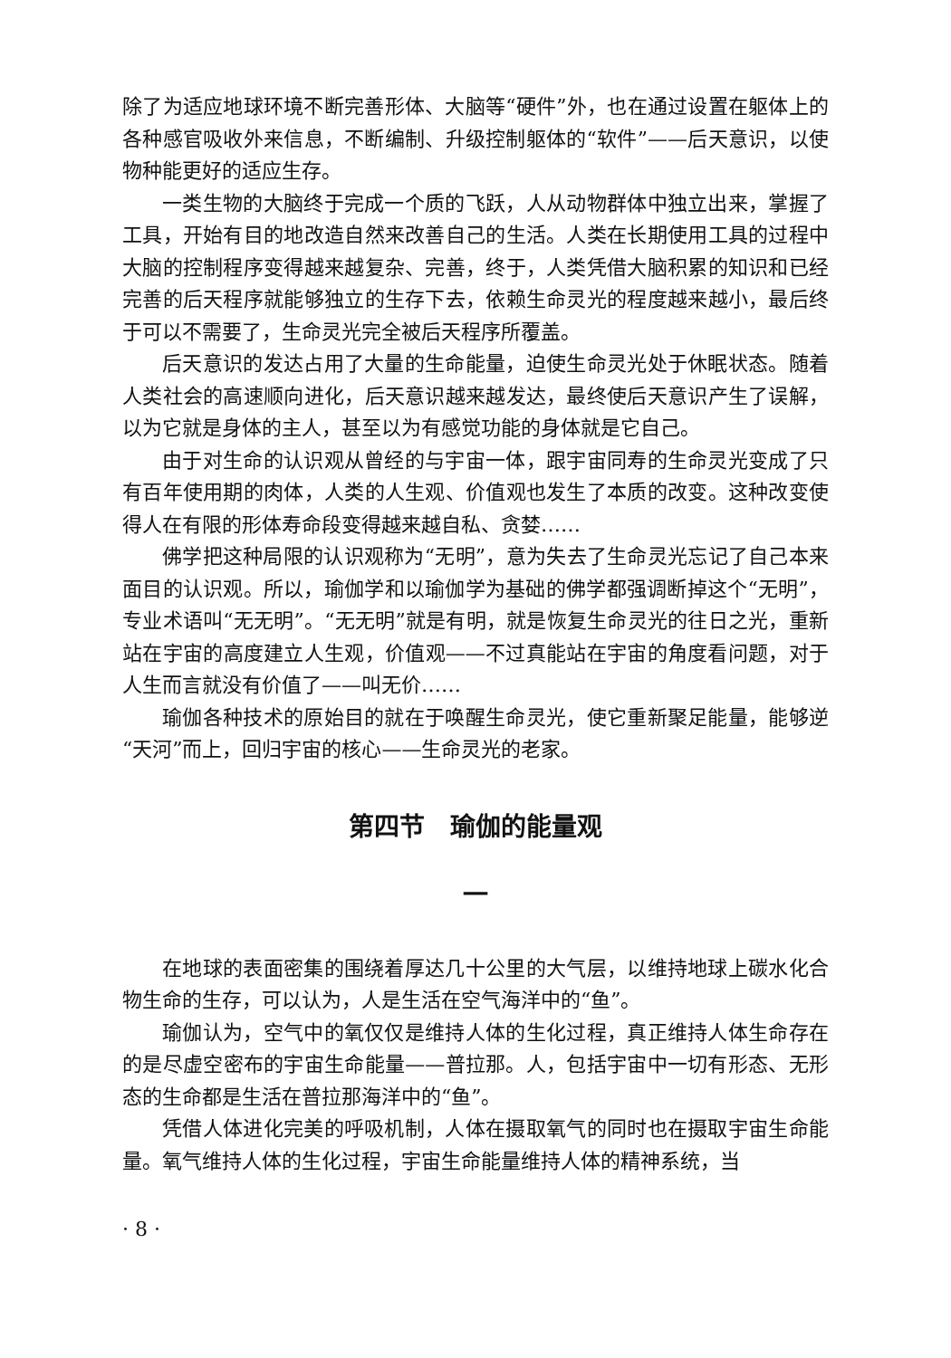除了为适应地球环境不断完善形体、大脑等“硬件”外，也在通过设置在躯体上的各种感官吸收外来信息，不断编制、升级控制躯体的“软件”——后天意识，以使物种能更好的适应生存。
一类生物的大脑终于完成一个质的飞跃，人从动物群体中独立出来，掌握了工具，开始有目的地改造自然来改善自己的生活。人类在长期使用工具的过程中大脑的控制程序变得越来越复杂、完善，终于，人类凭借大脑积累的知识和已经完善的后天程序就能够独立的生存下去，依赖生命灵光的程度越来越小，最后终于可以不需要了，生命灵光完全被后天程序所覆盖。
后天意识的发达占用了大量的生命能量，迫使生命灵光处于休眠状态。随着人类社会的高速顺向进化，后天意识越来越发达，最终使后天意识产生了误解，以为它就是身体的主人，甚至以为有感觉功能的身体就是它自己。
由于对生命的认识观从曾经的与宇宙一体，跟宇宙同寿的生命灵光变成了只有百年使用期的肉体，人类的人生观、价值观也发生了本质的改变。这种改变使得人在有限的形体寿命段变得越来越自私、贪婪……
佛学把这种局限的认识观称为“无明”，意为失去了生命灵光忘记了自己本来面目的认识观。所以，瑜伽学和以瑜伽学为基础的佛学都强调断掉这个“无明”，专业术语叫“无无明”。“无无明”就是有明，就是恢复生命灵光的往日之光，重新站在宇宙的高度建立人生观，价值观——不过真能站在宇宙的角度看问题，对于人生而言就没有价值了——叫无价……
瑜伽各种技术的原始目的就在于唤醒生命灵光，使它重新聚足能量，能够逆“天河”而上，回归宇宙的核心——生命灵光的老家。
第四节　瑜伽的能量观
一
在地球的表面密集的围绕着厚达几十公里的大气层，以维持地球上碳水化合物生命的生存，可以认为，人是生活在空气海洋中的“鱼”。
瑜伽认为，空气中的氧仅仅是维持人体的生化过程，真正维持人体生命存在的是尽虚空密布的宇宙生命能量——普拉那。人，包括宇宙中一切有形态、无形态的生命都是生活在普拉那海洋中的“鱼”。
凭借人体进化完美的呼吸机制，人体在摄取氧气的同时也在摄取宇宙生命能量。氧气维持人体的生化过程，宇宙生命能量维持人体的精神系统，当
· 8 ·